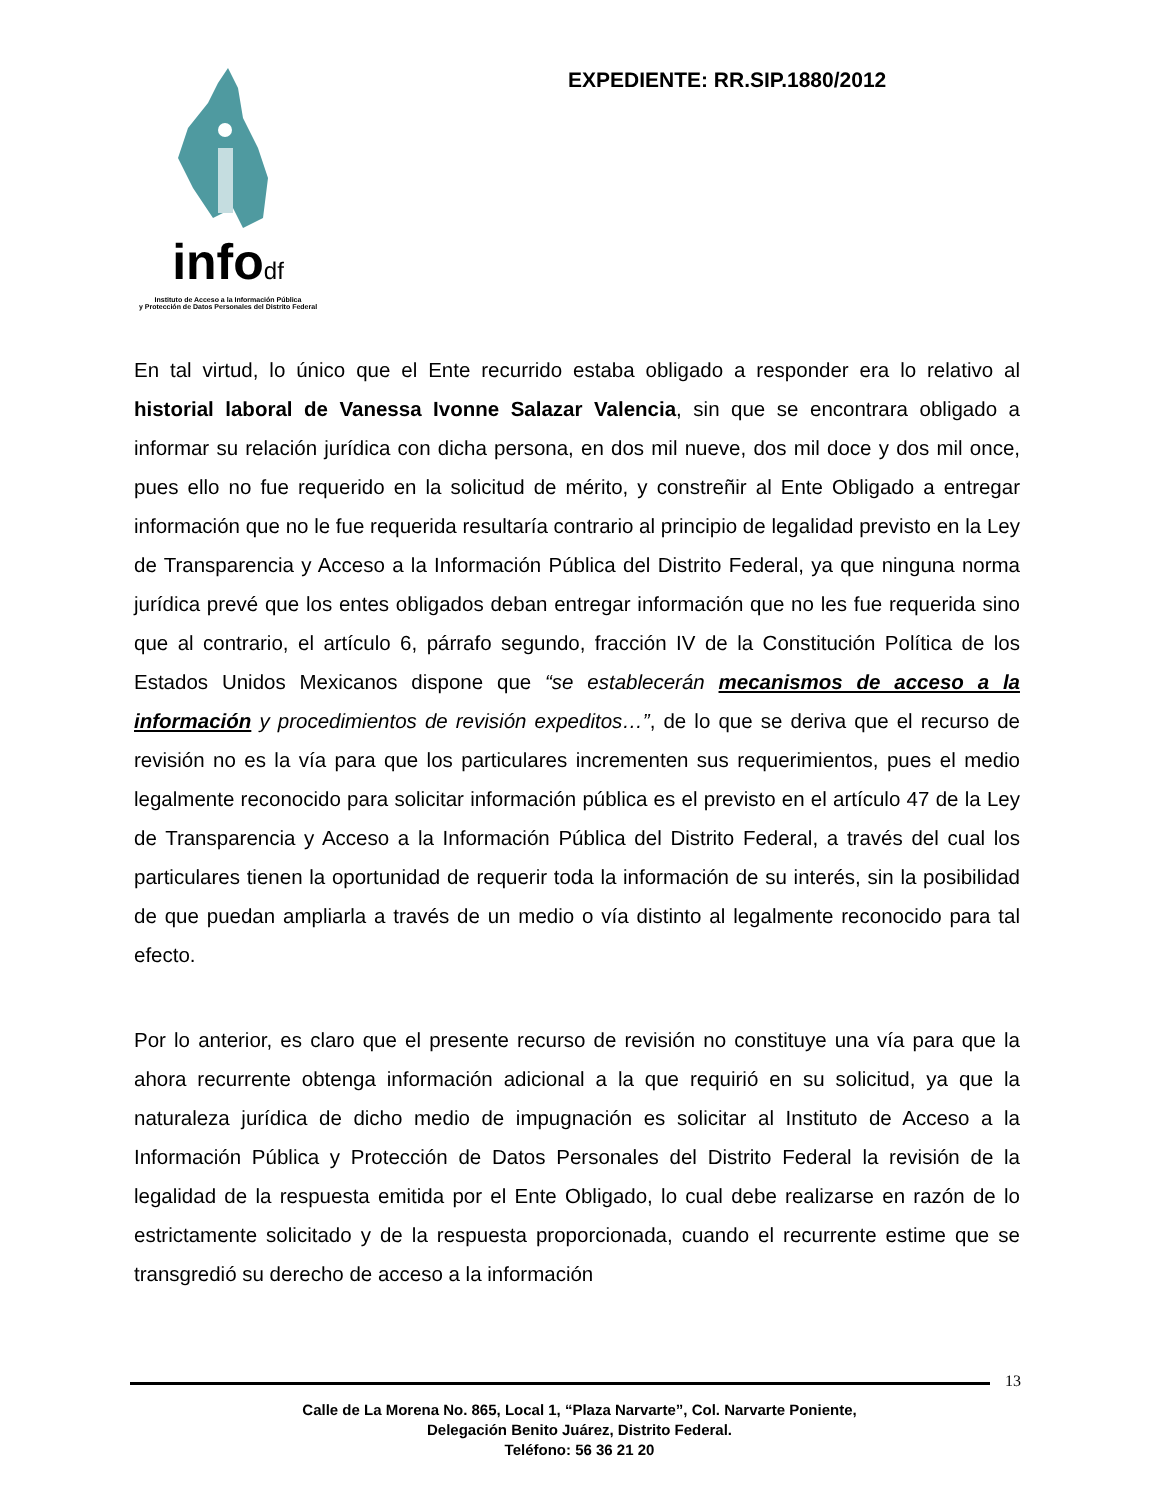infodf
Instituto de Acceso a la Información Pública
y Protección de Datos Personales del Distrito Federal
EXPEDIENTE: RR.SIP.1880/2012
En tal virtud, lo único que el Ente recurrido estaba obligado a responder era lo relativo al historial laboral de Vanessa Ivonne Salazar Valencia, sin que se encontrara obligado a informar su relación jurídica con dicha persona, en dos mil nueve, dos mil doce y dos mil once, pues ello no fue requerido en la solicitud de mérito, y constreñir al Ente Obligado a entregar información que no le fue requerida resultaría contrario al principio de legalidad previsto en la Ley de Transparencia y Acceso a la Información Pública del Distrito Federal, ya que ninguna norma jurídica prevé que los entes obligados deban entregar información que no les fue requerida sino que al contrario, el artículo 6, párrafo segundo, fracción IV de la Constitución Política de los Estados Unidos Mexicanos dispone que “se establecerán mecanismos de acceso a la información y procedimientos de revisión expeditos…”, de lo que se deriva que el recurso de revisión no es la vía para que los particulares incrementen sus requerimientos, pues el medio legalmente reconocido para solicitar información pública es el previsto en el artículo 47 de la Ley de Transparencia y Acceso a la Información Pública del Distrito Federal, a través del cual los particulares tienen la oportunidad de requerir toda la información de su interés, sin la posibilidad de que puedan ampliarla a través de un medio o vía distinto al legalmente reconocido para tal efecto.
Por lo anterior, es claro que el presente recurso de revisión no constituye una vía para que la ahora recurrente obtenga información adicional a la que requirió en su solicitud, ya que la naturaleza jurídica de dicho medio de impugnación es solicitar al Instituto de Acceso a la Información Pública y Protección de Datos Personales del Distrito Federal la revisión de la legalidad de la respuesta emitida por el Ente Obligado, lo cual debe realizarse en razón de lo estrictamente solicitado y de la respuesta proporcionada, cuando el recurrente estime que se transgredió su derecho de acceso a la información
13
Calle de La Morena No. 865, Local 1, “Plaza Narvarte”, Col. Narvarte Poniente,
Delegación Benito Juárez, Distrito Federal.
Teléfono: 56 36 21 20